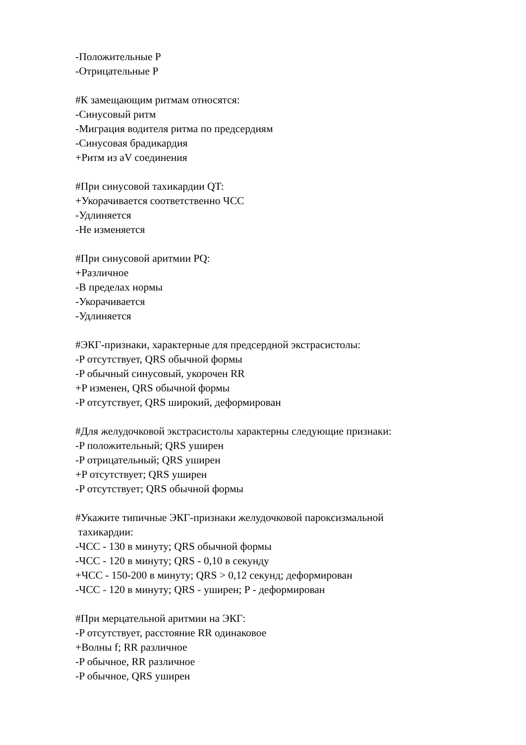-Положительные P
-Отрицательные P
#К замещающим ритмам относятся:
-Синусовый ритм
-Миграция водителя ритма по предсердиям
-Синусовая брадикардия
+Ритм из aV соединения
#При синусовой тахикардии QT:
+Укорачивается соответственно ЧСС
-Удлиняется
-Не изменяется
#При синусовой аритмии PQ:
+Различное
-В пределах нормы
-Укорачивается
-Удлиняется
#ЭКГ-признаки, характерные для предсердной экстрасистолы:
-P отсутствует, QRS обычной формы
-P обычный синусовый, укорочен RR
+P изменен, QRS обычной формы
-P отсутствует, QRS широкий, деформирован
#Для желудочковой экстрасистолы характерны следующие признаки:
-P положительный; QRS уширен
-P отрицательный; QRS уширен
+P отсутствует; QRS уширен
-P отсутствует; QRS обычной формы
#Укажите типичные ЭКГ-признаки желудочковой пароксизмальной
тахикардии:
-ЧСС - 130 в минуту; QRS обычной формы
-ЧСС - 120 в минуту; QRS - 0,10 в секунду
+ЧСС - 150-200 в минуту; QRS > 0,12 секунд; деформирован
-ЧСС - 120 в минуту; QRS - уширен; P - деформирован
#При мерцательной аритмии на ЭКГ:
-P отсутствует, расстояние RR одинаковое
+Волны f; RR различное
-P обычное, RR различное
-P обычное, QRS уширен